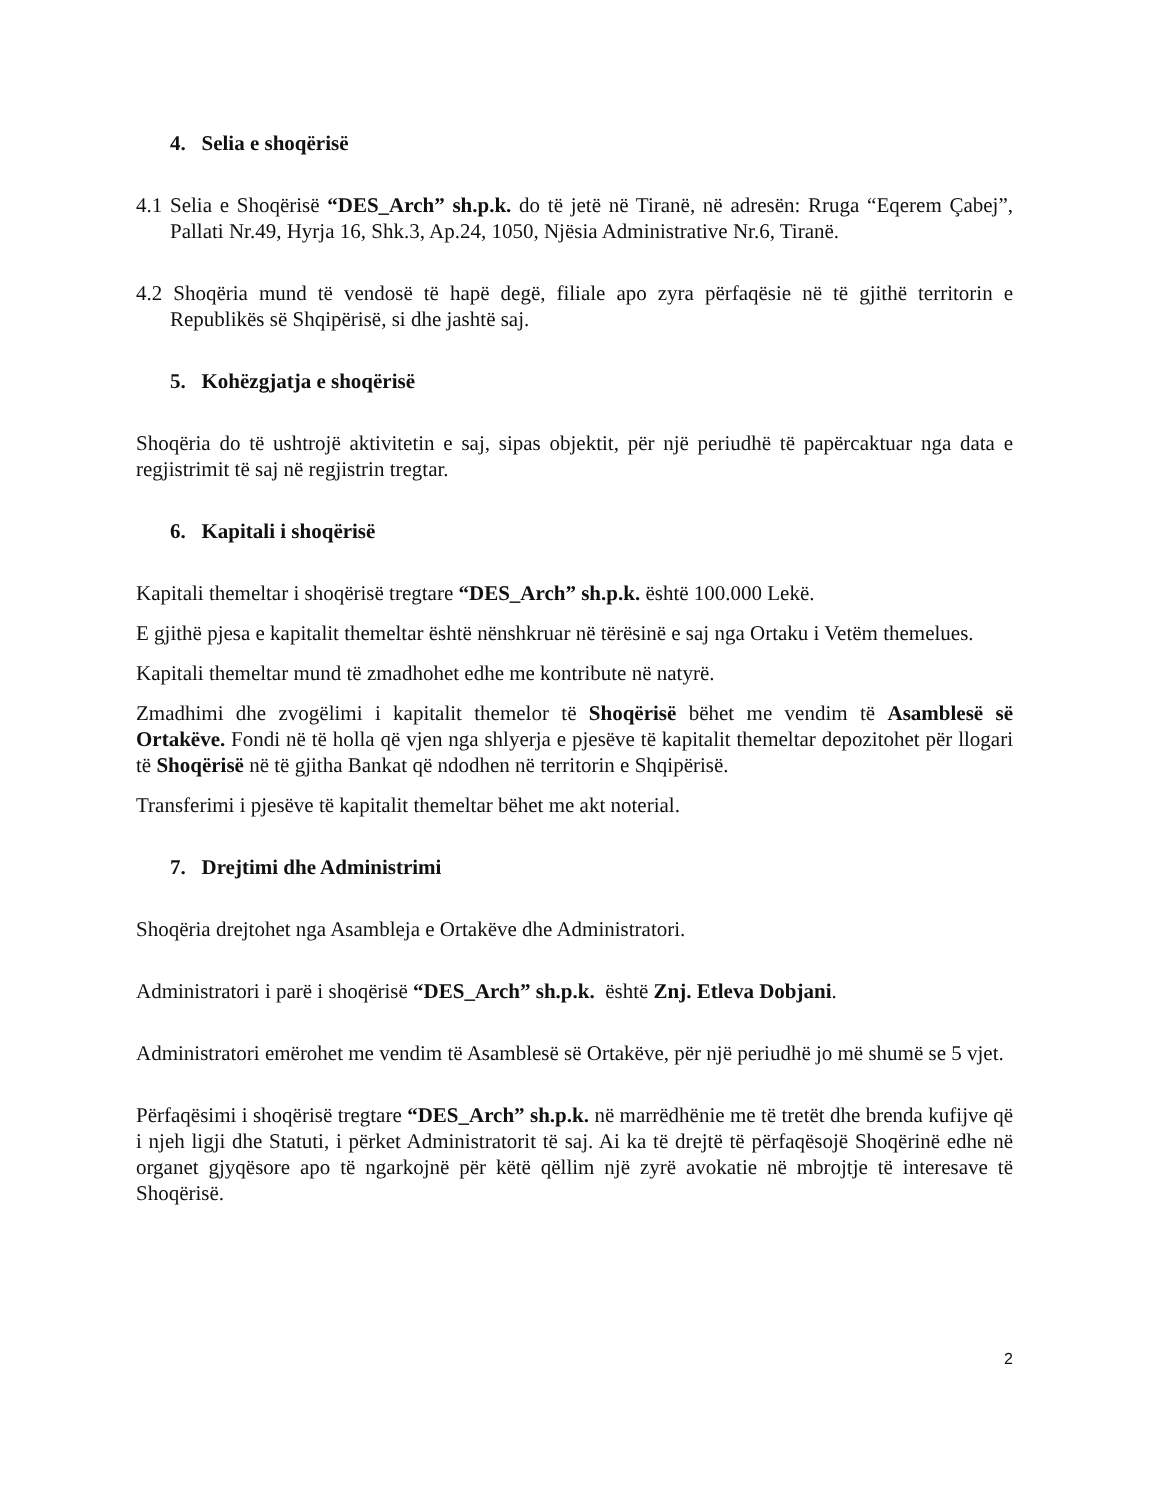4. Selia e shoqërisë
4.1 Selia e Shoqërisë “DES_Arch” sh.p.k. do të jetë në Tiranë, në adresën: Rruga “Eqerem Çabej”, Pallati Nr.49, Hyrja 16, Shk.3, Ap.24, 1050, Njësia Administrative Nr.6, Tiranë.
4.2 Shoqëria mund të vendosë të hapë degë, filiale apo zyra përfaqësie në të gjithë territorin e Republikës së Shqipërisë, si dhe jashtë saj.
5. Kohëzgjatja e shoqërisë
Shoqëria do të ushtrojë aktivitetin e saj, sipas objektit, për një periudhë të papërcaktuar nga data e regjistrimit të saj në regjistrin tregtar.
6. Kapitali i shoqërisë
Kapitali themeltar i shoqërisë tregtare “DES_Arch” sh.p.k. është 100.000 Lekë.
E gjithë pjesa e kapitalit themeltar është nënshkruar në tërësinë e saj nga Ortaku i Vetëm themelues.
Kapitali themeltar mund të zmadhohet edhe me kontribute në natyrë.
Zmadhimi dhe zvogëlimi i kapitalit themelor të Shoqërisë bëhet me vendim të Asamblesë së Ortakëve. Fondi në të holla që vjen nga shlyerja e pjesëve të kapitalit themeltar depozitohet për llogari të Shoqërisë në të gjitha Bankat që ndodhen në territorin e Shqipërisë.
Transferimi i pjesëve të kapitalit themeltar bëhet me akt noterial.
7. Drejtimi dhe Administrimi
Shoqëria drejtohet nga Asambleja e Ortakëve dhe Administratori.
Administratori i parë i shoqërisë “DES_Arch” sh.p.k. është Znj. Etleva Dobjani.
Administratori emërohet me vendim të Asamblesë së Ortakëve, për një periudhë jo më shumë se 5 vjet.
Përfaqësimi i shoqërisë tregtare “DES_Arch” sh.p.k. në marrëdhënie me të tretët dhe brenda kufijve që i njeh ligji dhe Statuti, i përket Administratorit të saj. Ai ka të drejtë të përfaqësojë Shoqërinë edhe në organet gjyqësore apo të ngarkojnë për këtë qëllim një zyrë avokatie në mbrojtje të interesave të Shoqërisë.
2